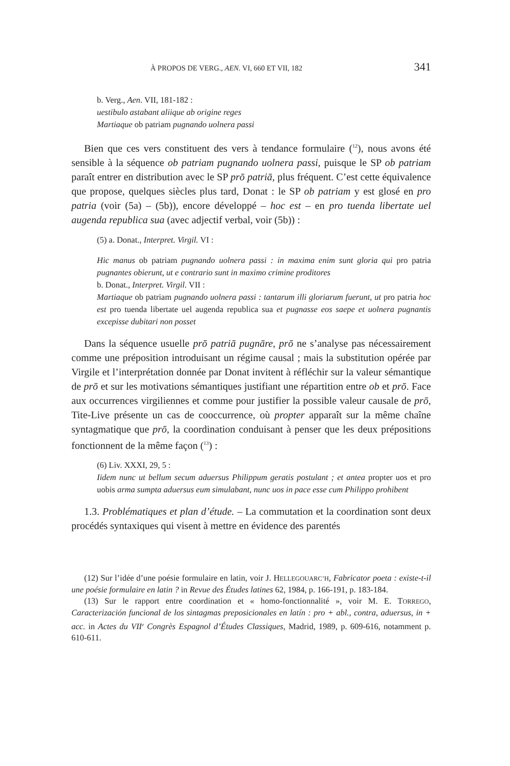À PROPOS DE VERG., AEN. VI, 660 ET VII, 182 341
b. Verg., Aen. VII, 181-182 :
uestibulo astabant aliique ab origine reges
Martiaque ob patriam pugnando uolnera passi
Bien que ces vers constituent des vers à tendance formulaire (<sup>12</sup>), nous avons été sensible à la séquence ob patriam pugnando uolnera passi, puisque le SP ob patriam paraît entrer en distribution avec le SP prō patriā, plus fréquent. C’est cette équivalence que propose, quelques siècles plus tard, Donat : le SP ob patriam y est glosé en pro patria (voir (5a) – (5b)), encore développé – hoc est – en pro tuenda libertate uel augenda republica sua (avec adjectif verbal, voir (5b)) :
(5) a. Donat., Interpret. Virgil. VI :
Hic manus ob patriam pugnando uolnera passi : in maxima enim sunt gloria qui pro patria pugnantes obierunt, ut e contrario sunt in maximo crimine proditores
b. Donat., Interpret. Virgil. VII :
Martiaque ob patriam pugnando uolnera passi : tantarum illi gloriarum fuerunt, ut pro patria hoc est pro tuenda libertate uel augenda republica sua et pugnasse eos saepe et uolnera pugnantis excepisse dubitari non posset
Dans la séquence usuelle prō patriā pugnāre, prō ne s’analyse pas nécessairement comme une préposition introduisant un régime causal ; mais la substitution opérée par Virgile et l’interprétation donnée par Donat invitent à réfléchir sur la valeur sémantique de prō et sur les motivations sémantiques justifiant une répartition entre ob et prō. Face aux occurrences virgiliennes et comme pour justifier la possible valeur causale de prō, Tite-Live présente un cas de cooccurrence, où propter apparaît sur la même chaîne syntagmatique que prō, la coordination conduisant à penser que les deux prépositions fonctionnent de la même façon (<sup>13</sup>) :
(6) Liv. XXXI, 29, 5 :
Iidem nunc ut bellum secum aduersus Philippum geratis postulant ; et antea propter uos et pro uobis arma sumpta aduersus eum simulabant, nunc uos in pace esse cum Philippo prohibent
1.3. Problématiques et plan d’étude. – La commutation et la coordination sont deux procédés syntaxiques qui visent à mettre en évidence des parentés
(12) Sur l’idée d’une poésie formulaire en latin, voir J. HELLEGOUARC’H, Fabricator poeta : existe-t-il une poésie formulaire en latin ? in Revue des Études latines 62, 1984, p. 166-191, p. 183-184.
(13) Sur le rapport entre coordination et « homo-fonctionnalité », voir M. E. TORREGO, Caracterización funcional de los sintagmas preposicionales en latín : pro + abl., contra, aduersus, in + acc. in Actes du VII<sup>e</sup> Congrès Espagnol d’Études Classiques, Madrid, 1989, p. 609-616, notamment p. 610-611.